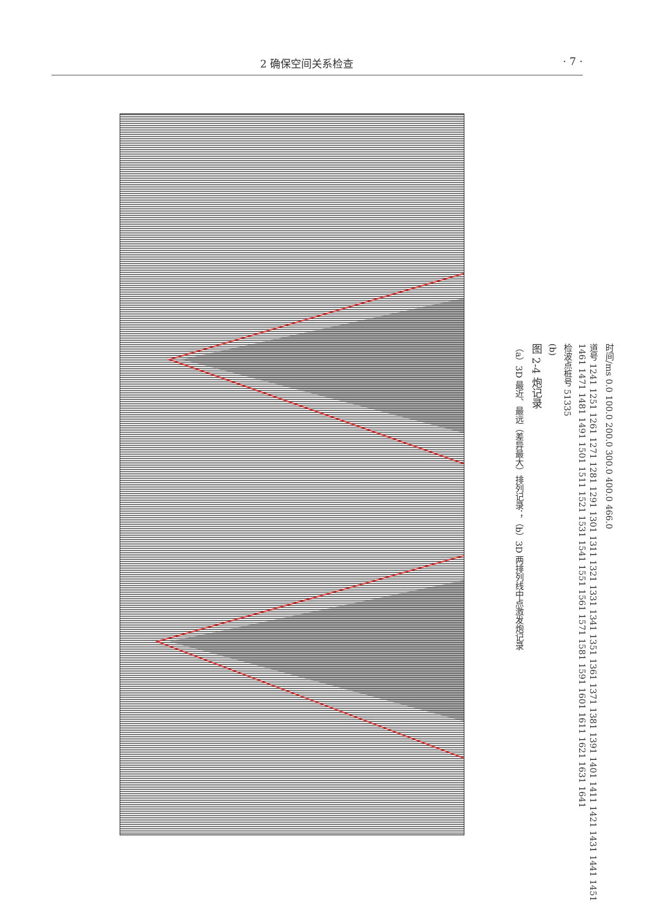2 确保空间关系检查 · 7 ·
时间/ms 0.0 100.0 200.0 300.0 400.0 466.0
道号 1241 1251 1261 1271 1281 1291 1301 1311 1321 1331 1341 1351 1361 1371 1381 1391 1401 1411 1421 1431 1441 1451 1461 1471 1481 1491 1501 1511 1521 1531 1541 1551 1561 1571 1581 1591 1601 1611 1621 1631 1641
检波点桩号 51335
(b)
图 2-4 炮记录
（a）3D 最近、最远（差异最大）排列记录；（b）3D 两排列线中点激发炮记录